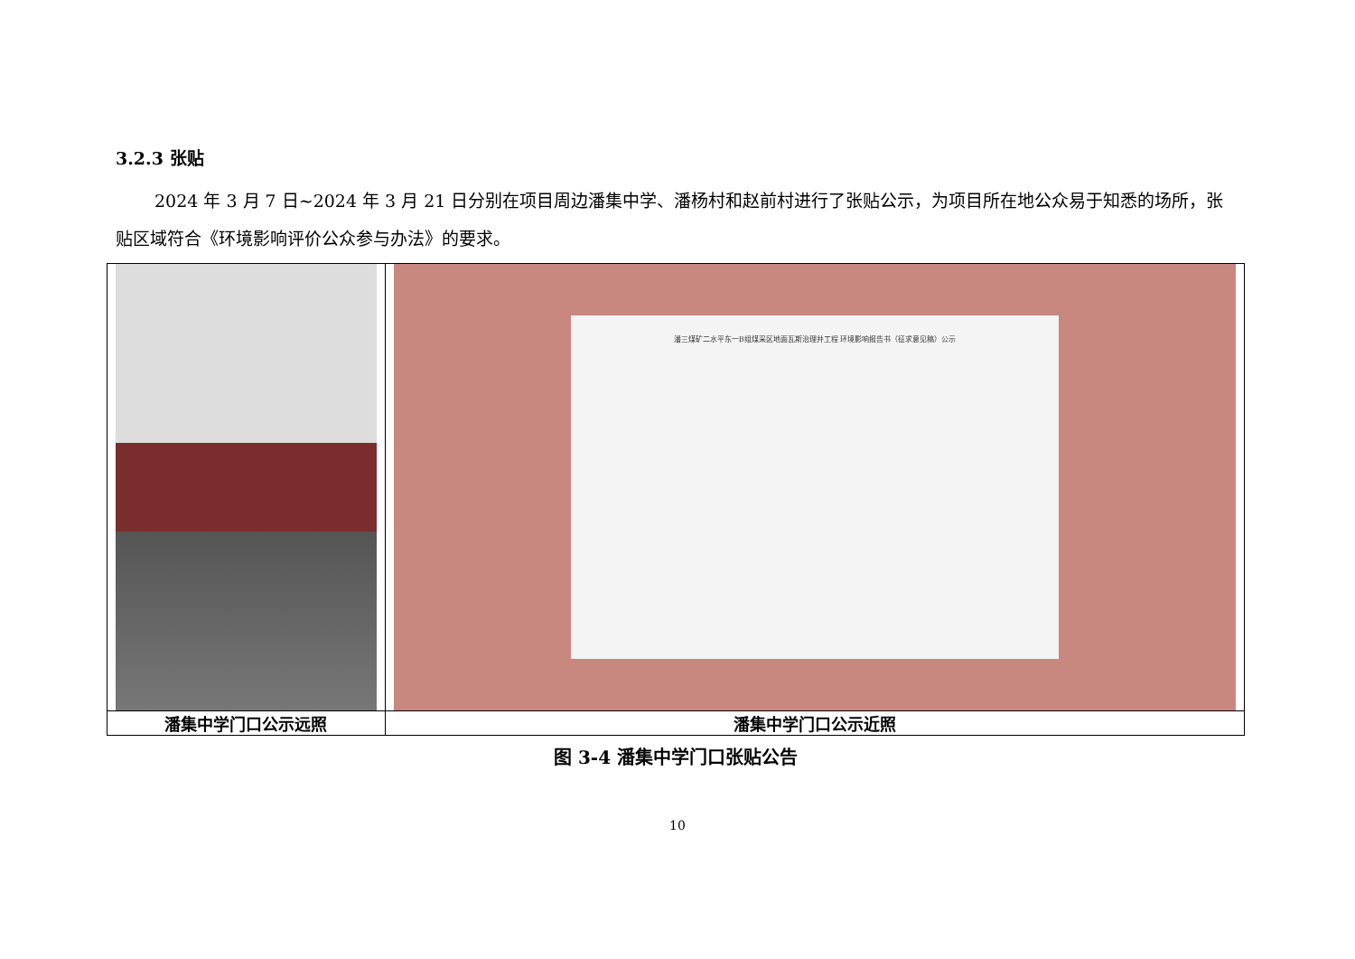3.2.3 张贴
2024 年 3 月 7 日~2024 年 3 月 21 日分别在项目周边潘集中学、潘杨村和赵前村进行了张贴公示，为项目所在地公众易于知悉的场所，张贴区域符合《环境影响评价公众参与办法》的要求。
| | 潘三煤矿二水平东一B组煤采区地面瓦斯治理井工程 环境影响报告书（征求意见稿）公示 |
| 潘集中学门口公示远照 | 潘集中学门口公示近照 |
图 3-4 潘集中学门口张贴公告
10